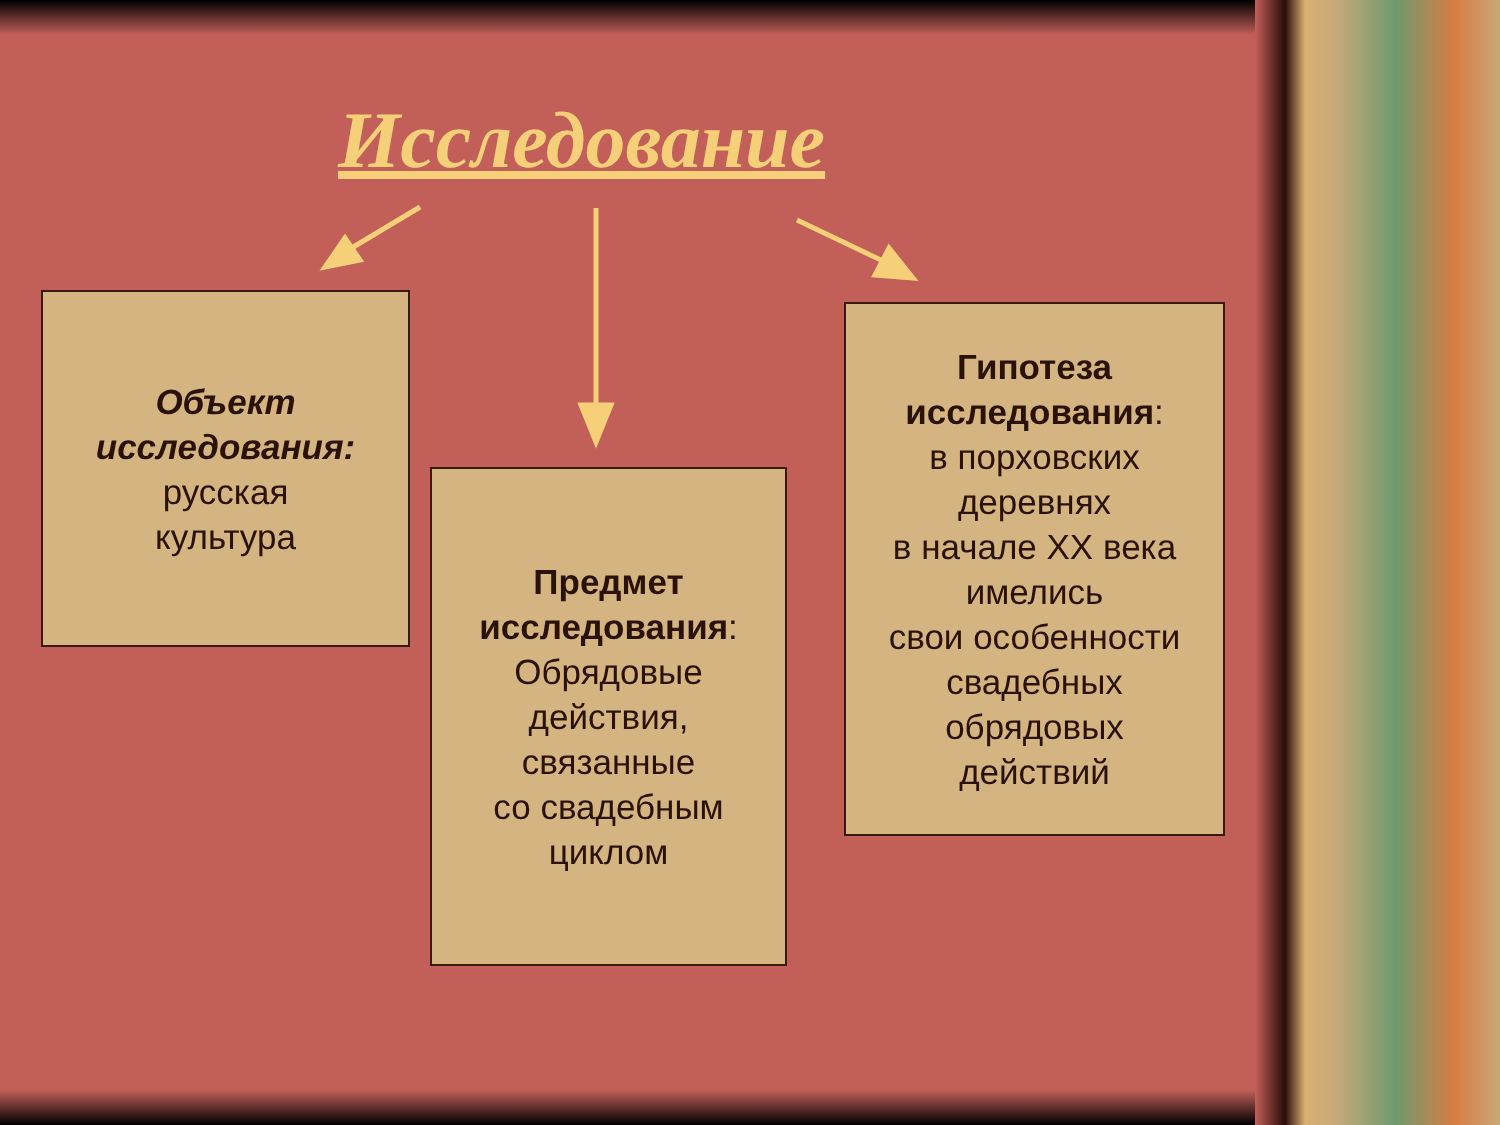Исследование
Объект исследования:
русская
культура
Предмет исследования:
Обрядовые
действия,
связанные
со свадебным
циклом
Гипотеза исследования:
в порховских
деревнях
в начале XX века
имелись
свои особенности
свадебных
обрядовых
действий